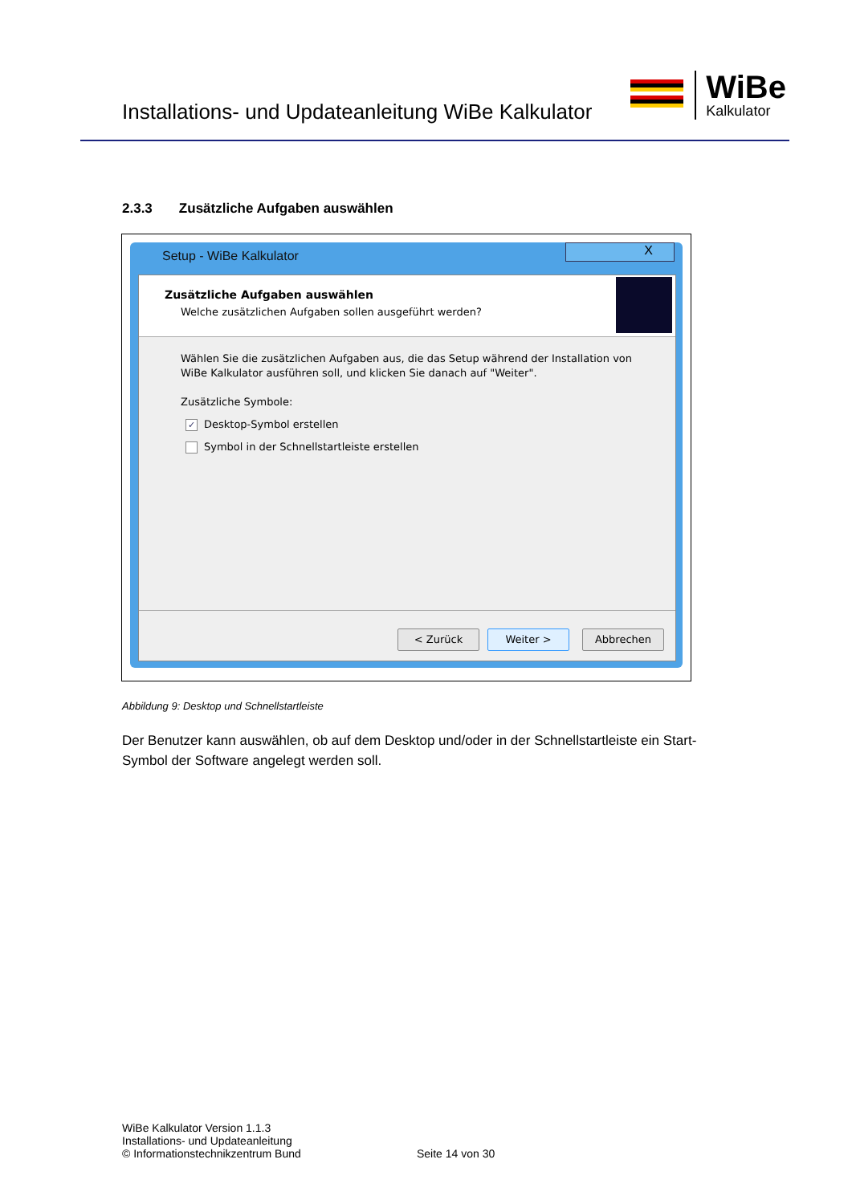Installations- und Updateanleitung WiBe Kalkulator
WiBe
Kalkulator
2.3.3 Zusätzliche Aufgaben auswählen
Setup - WiBe Kalkulator
X
Zusätzliche Aufgaben auswählen
Welche zusätzlichen Aufgaben sollen ausgeführt werden?
Wählen Sie die zusätzlichen Aufgaben aus, die das Setup während der Installation von WiBe Kalkulator ausführen soll, und klicken Sie danach auf "Weiter".
Zusätzliche Symbole:
✓ Desktop-Symbol erstellen
Symbol in der Schnellstartleiste erstellen
< Zurück Weiter > Abbrechen
Abbildung 9: Desktop und Schnellstartleiste
Der Benutzer kann auswählen, ob auf dem Desktop und/oder in der Schnellstartleiste ein Start-Symbol der Software angelegt werden soll.
WiBe Kalkulator Version 1.1.3
Installations- und Updateanleitung
© Informationstechnikzentrum Bund
Seite 14 von 30